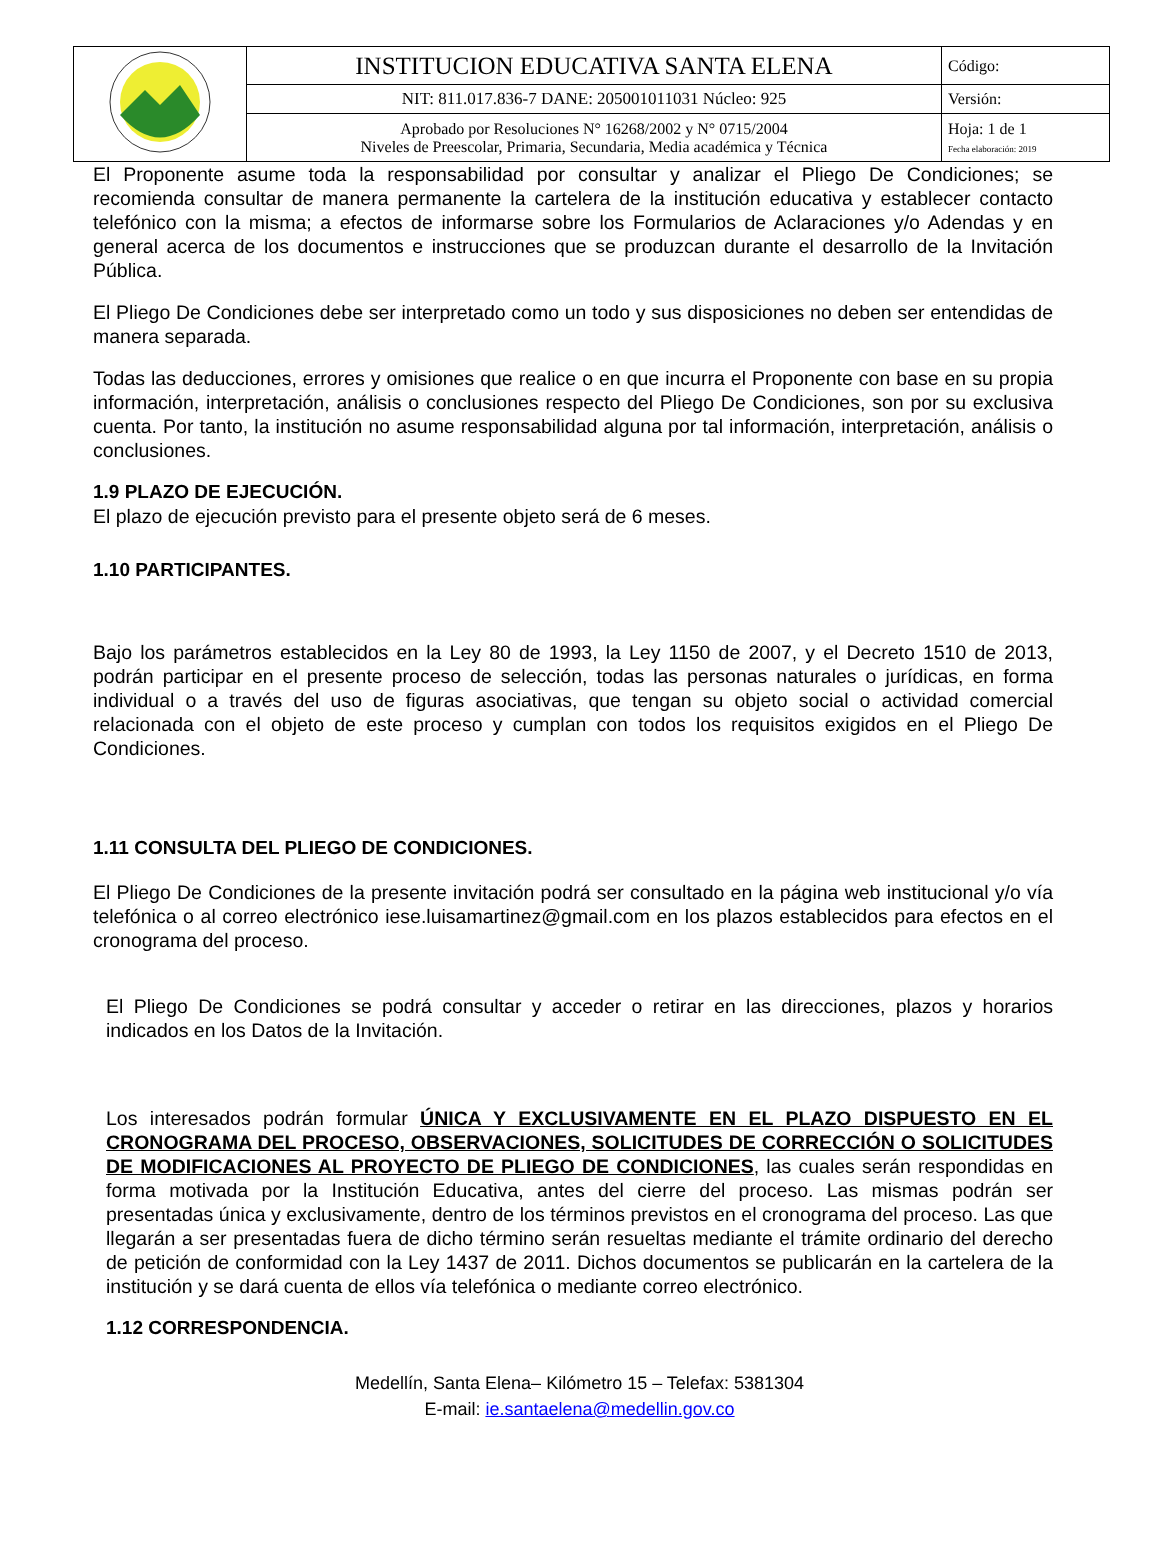| | INSTITUCION EDUCATIVA SANTA ELENA | Código: |
| | NIT: 811.017.836-7 DANE: 205001011031 Núcleo: 925 | Versión: |
| | Aprobado por Resoluciones N° 16268/2002 y N° 0715/2004 Niveles de Preescolar, Primaria, Secundaria, Media académica y Técnica | Hoja: 1 de 1 Fecha elaboración: 2019 |
El Proponente asume toda la responsabilidad por consultar y analizar el Pliego De Condiciones; se recomienda consultar de manera permanente la cartelera de la institución educativa y establecer contacto telefónico con la misma; a efectos de informarse sobre los Formularios de Aclaraciones y/o Adendas y en general acerca de los documentos e instrucciones que se produzcan durante el desarrollo de la Invitación Pública.
El Pliego De Condiciones debe ser interpretado como un todo y sus disposiciones no deben ser entendidas de manera separada.
Todas las deducciones, errores y omisiones que realice o en que incurra el Proponente con base en su propia información, interpretación, análisis o conclusiones respecto del Pliego De Condiciones, son por su exclusiva cuenta. Por tanto, la institución no asume responsabilidad alguna por tal información, interpretación, análisis o conclusiones.
1.9 PLAZO DE EJECUCIÓN.
El plazo de ejecución previsto para el presente objeto será de 6 meses.
1.10 PARTICIPANTES.
Bajo los parámetros establecidos en la Ley 80 de 1993, la Ley 1150 de 2007, y el Decreto 1510 de 2013, podrán participar en el presente proceso de selección, todas las personas naturales o jurídicas, en forma individual o a través del uso de figuras asociativas, que tengan su objeto social o actividad comercial relacionada con el objeto de este proceso y cumplan con todos los requisitos exigidos en el Pliego De Condiciones.
1.11 CONSULTA DEL PLIEGO DE CONDICIONES.
El Pliego De Condiciones de la presente invitación podrá ser consultado en la página web institucional y/o vía telefónica o al correo electrónico iese.luisamartinez@gmail.com en los plazos establecidos para efectos en el cronograma del proceso.
El Pliego De Condiciones se podrá consultar y acceder o retirar en las direcciones, plazos y horarios indicados en los Datos de la Invitación.
Los interesados podrán formular ÚNICA Y EXCLUSIVAMENTE EN EL PLAZO DISPUESTO EN EL CRONOGRAMA DEL PROCESO, OBSERVACIONES, SOLICITUDES DE CORRECCIÓN O SOLICITUDES DE MODIFICACIONES AL PROYECTO DE PLIEGO DE CONDICIONES, las cuales serán respondidas en forma motivada por la Institución Educativa, antes del cierre del proceso. Las mismas podrán ser presentadas única y exclusivamente, dentro de los términos previstos en el cronograma del proceso. Las que llegarán a ser presentadas fuera de dicho término serán resueltas mediante el trámite ordinario del derecho de petición de conformidad con la Ley 1437 de 2011. Dichos documentos se publicarán en la cartelera de la institución y se dará cuenta de ellos vía telefónica o mediante correo electrónico.
1.12 CORRESPONDENCIA.
Medellín, Santa Elena– Kilómetro 15 – Telefax: 5381304
E-mail: ie.santaelena@medellin.gov.co